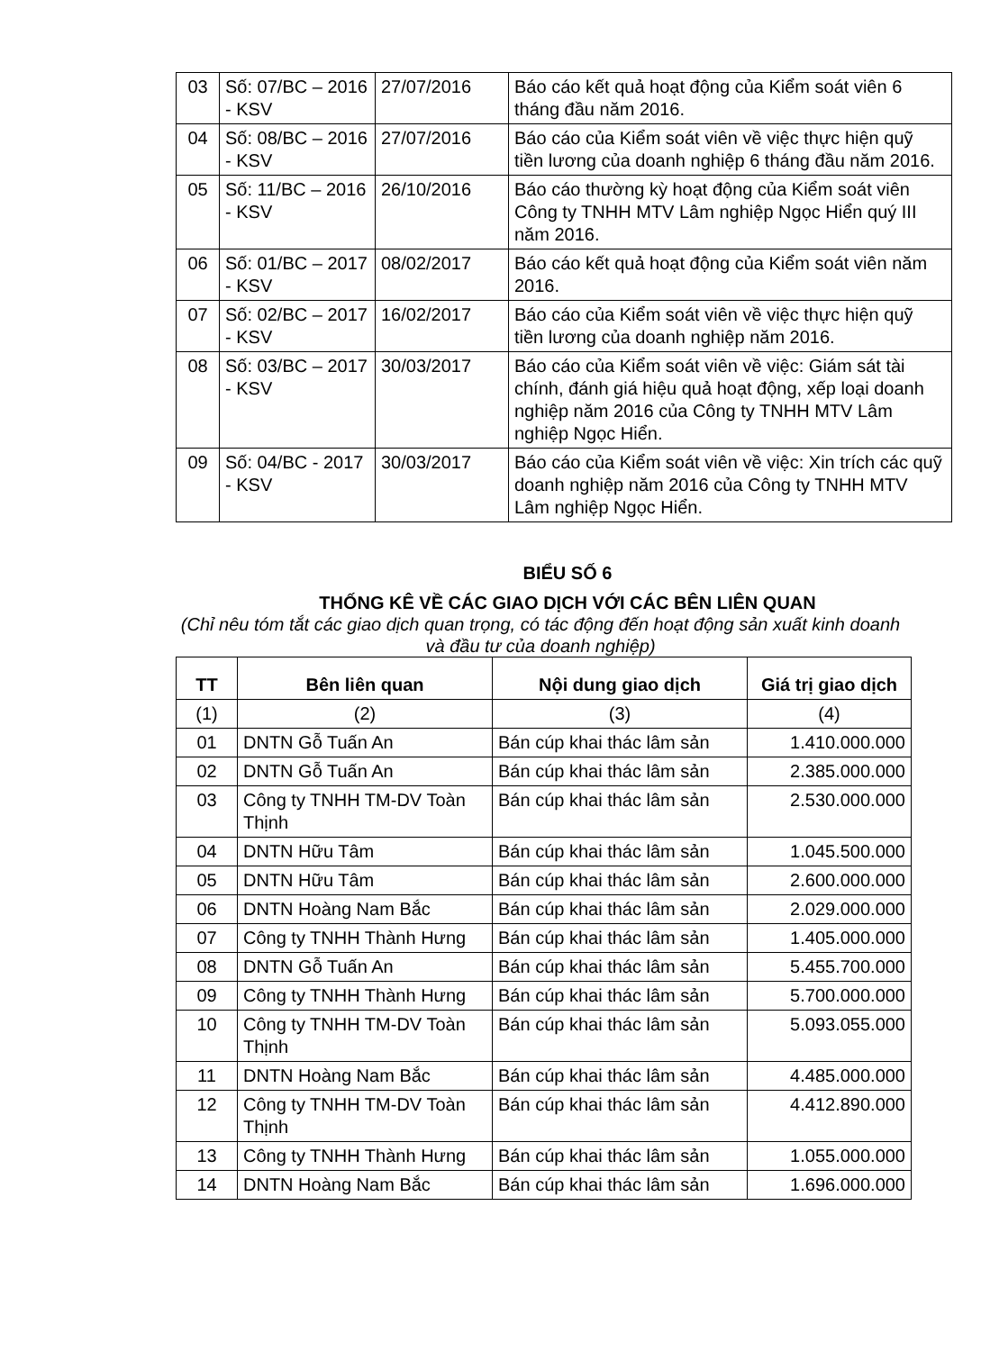| 03 | Số: 07/BC – 2016 - KSV | 27/07/2016 | Báo cáo kết quả hoạt động của Kiểm soát viên 6 tháng đầu năm 2016. |
| 04 | Số: 08/BC – 2016 - KSV | 27/07/2016 | Báo cáo của Kiểm soát viên về việc thực hiện quỹ tiền lương của doanh nghiệp 6 tháng đầu năm 2016. |
| 05 | Số: 11/BC – 2016 - KSV | 26/10/2016 | Báo cáo thường kỳ hoạt động của Kiểm soát viên Công ty TNHH MTV Lâm nghiệp Ngọc Hiển quý III năm 2016. |
| 06 | Số: 01/BC – 2017 - KSV | 08/02/2017 | Báo cáo kết quả hoạt động của Kiểm soát viên năm 2016. |
| 07 | Số: 02/BC – 2017 - KSV | 16/02/2017 | Báo cáo của Kiểm soát viên về việc thực hiện quỹ tiền lương của doanh nghiệp năm 2016. |
| 08 | Số: 03/BC – 2017 - KSV | 30/03/2017 | Báo cáo của Kiểm soát viên về việc: Giám sát tài chính, đánh giá hiệu quả hoạt động, xếp loại doanh nghiệp năm 2016 của Công ty TNHH MTV Lâm nghiệp Ngọc Hiển. |
| 09 | Số: 04/BC - 2017 - KSV | 30/03/2017 | Báo cáo của Kiểm soát viên về việc: Xin trích các quỹ doanh nghiệp năm 2016 của Công ty TNHH MTV Lâm nghiệp Ngọc Hiển. |
BIỂU SỐ 6
THỐNG KÊ VỀ CÁC GIAO DỊCH VỚI CÁC BÊN LIÊN QUAN
(Chỉ nêu tóm tắt các giao dịch quan trọng, có tác động đến hoạt động sản xuất kinh doanh và đầu tư của doanh nghiệp)
| TT | Bên liên quan | Nội dung giao dịch | Giá trị giao dịch |
| --- | --- | --- | --- |
| (1) | (2) | (3) | (4) |
| 01 | DNTN Gỗ Tuấn An | Bán cúp khai thác lâm sản | 1.410.000.000 |
| 02 | DNTN Gỗ Tuấn An | Bán cúp khai thác lâm sản | 2.385.000.000 |
| 03 | Công ty TNHH TM-DV Toàn Thịnh | Bán cúp khai thác lâm sản | 2.530.000.000 |
| 04 | DNTN Hữu Tâm | Bán cúp khai thác lâm sản | 1.045.500.000 |
| 05 | DNTN Hữu Tâm | Bán cúp khai thác lâm sản | 2.600.000.000 |
| 06 | DNTN Hoàng Nam Bắc | Bán cúp khai thác lâm sản | 2.029.000.000 |
| 07 | Công ty TNHH Thành Hưng | Bán cúp khai thác lâm sản | 1.405.000.000 |
| 08 | DNTN Gỗ Tuấn An | Bán cúp khai thác lâm sản | 5.455.700.000 |
| 09 | Công ty TNHH Thành Hưng | Bán cúp khai thác lâm sản | 5.700.000.000 |
| 10 | Công ty TNHH TM-DV Toàn Thịnh | Bán cúp khai thác lâm sản | 5.093.055.000 |
| 11 | DNTN Hoàng Nam Bắc | Bán cúp khai thác lâm sản | 4.485.000.000 |
| 12 | Công ty TNHH TM-DV Toàn Thịnh | Bán cúp khai thác lâm sản | 4.412.890.000 |
| 13 | Công ty TNHH Thành Hưng | Bán cúp khai thác lâm sản | 1.055.000.000 |
| 14 | DNTN Hoàng Nam Bắc | Bán cúp khai thác lâm sản | 1.696.000.000 |